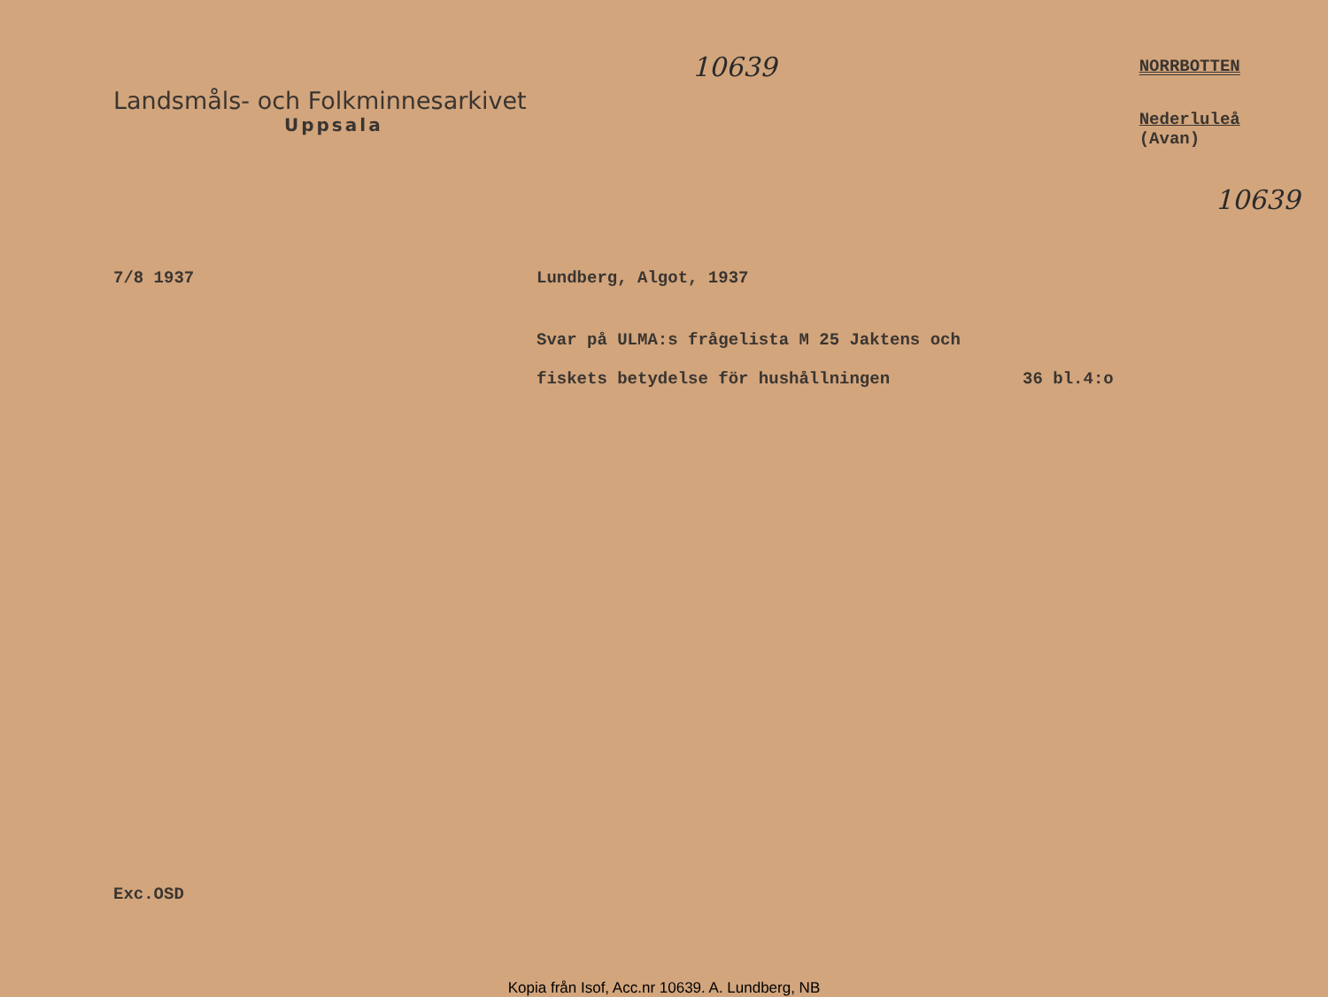Landsmåls- och Folkminnesarkivet
Uppsala
10639
NORRBOTTEN
Nederluleå (Avan)
10639
7/8 1937 Lundberg, Algot, 1937
Svar på ULMA:s frågelista M 25 Jaktens och
fiskets betydelse för hushållningen 36 bl.4:o
Exc.OSD
Kopia från Isof, Acc.nr 10639. A. Lundberg, NB